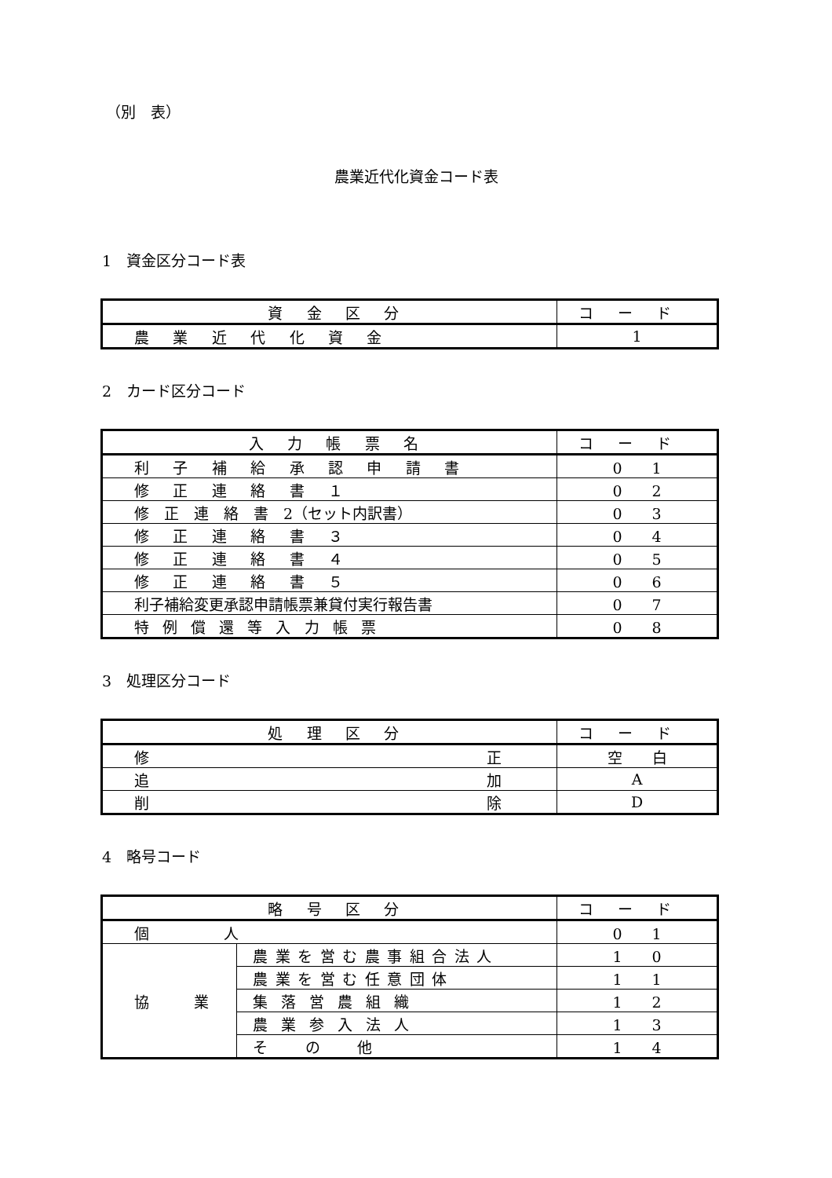（別　表）
農業近代化資金コード表
1　資金区分コード表
| 資金区分 | コード |
| --- | --- |
| 農業近代化資金 | 1 |
2　カード区分コード
| 入力帳票名 | コード |
| --- | --- |
| 利子補給承認申請書 | 0 1 |
| 修正連絡書１ | 0 2 |
| 修 正 連 絡 書 2（セット内訳書） | 0 3 |
| 修正連絡書３ | 0 4 |
| 修正連絡書４ | 0 5 |
| 修正連絡書５ | 0 6 |
| 利子補給変更承認申請帳票兼貸付実行報告書 | 0 7 |
| 特例償還等入力帳票 | 0 8 |
3　処理区分コード
| 処理区分 | コード |
| --- | --- |
| 修 正 | 空 白 |
| 追 加 | A |
| 削 除 | D |
4　略号コード
| 略号区分 | | コード |
| --- | --- | --- |
| 個 人 | | 0 1 |
| 協 業 | 農業を営む農事組合法人 | 1 0 |
| | 農業を営む任意団体 | 1 1 |
| | 集落営農組織 | 1 2 |
| | 農業参入法人 | 1 3 |
| | その他 | 1 4 |